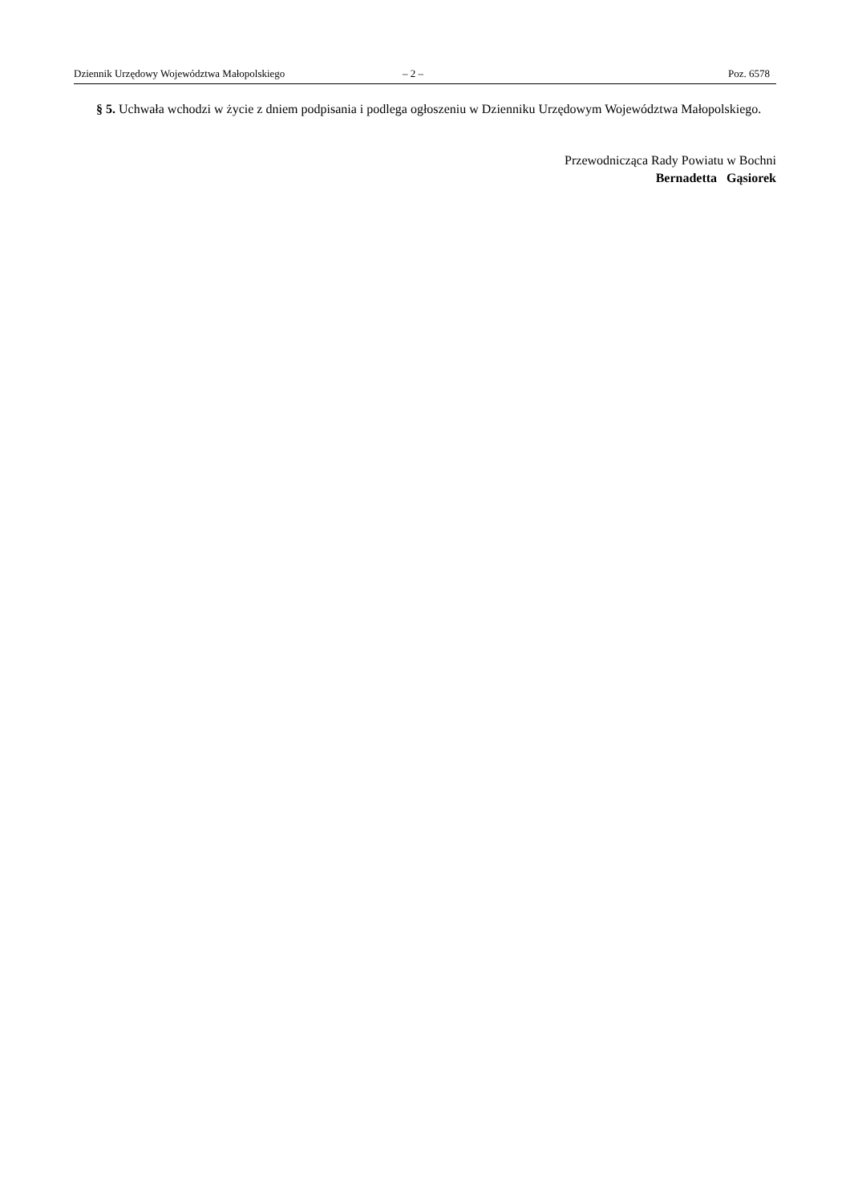Dziennik Urzędowy Województwa Małopolskiego – 2 – Poz. 6578
§ 5. Uchwała wchodzi w życie z dniem podpisania i podlega ogłoszeniu w Dzienniku Urzędowym Województwa Małopolskiego.
Przewodnicząca Rady Powiatu w Bochni
Bernadetta Gąsiorek